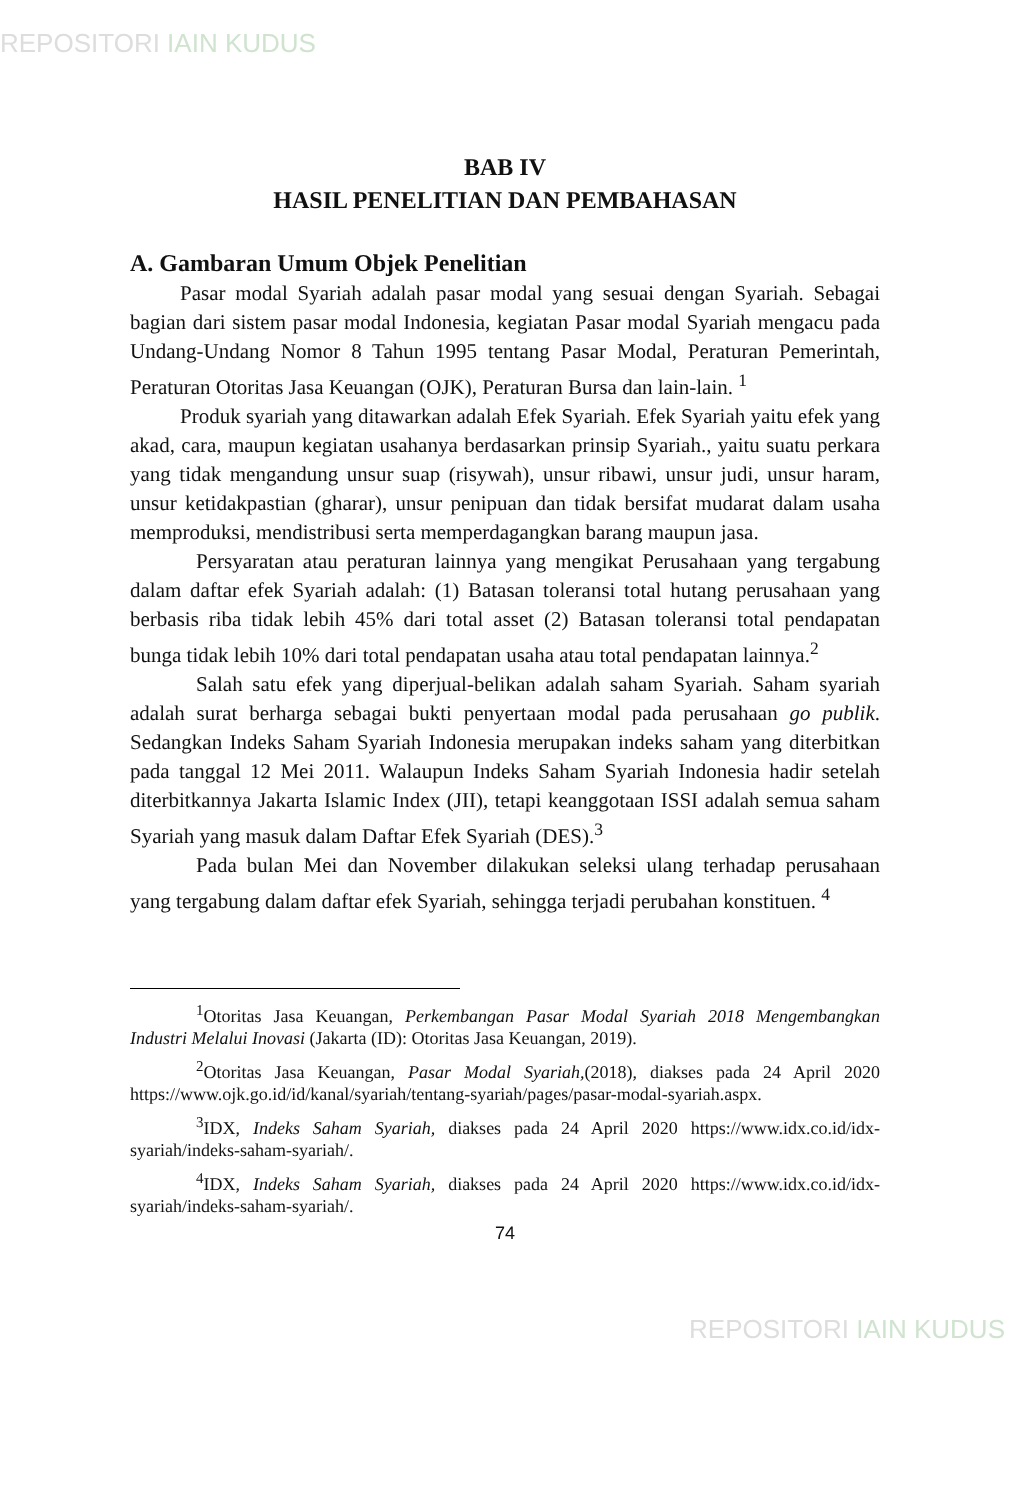REPOSITORI IAIN KUDUS
BAB IV
HASIL PENELITIAN DAN PEMBAHASAN
A. Gambaran Umum Objek Penelitian
Pasar modal Syariah adalah pasar modal yang sesuai dengan Syariah. Sebagai bagian dari sistem pasar modal Indonesia, kegiatan Pasar modal Syariah mengacu pada Undang-Undang Nomor 8 Tahun 1995 tentang Pasar Modal, Peraturan Pemerintah, Peraturan Otoritas Jasa Keuangan (OJK), Peraturan Bursa dan lain-lain. <sup>1</sup>
Produk syariah yang ditawarkan adalah Efek Syariah. Efek Syariah yaitu efek yang akad, cara, maupun kegiatan usahanya berdasarkan prinsip Syariah., yaitu suatu perkara yang tidak mengandung unsur suap (risywah), unsur ribawi, unsur judi, unsur haram, unsur ketidakpastian (gharar), unsur penipuan dan tidak bersifat mudarat dalam usaha memproduksi, mendistribusi serta memperdagangkan barang maupun jasa.
Persyaratan atau peraturan lainnya yang mengikat Perusahaan yang tergabung dalam daftar efek Syariah adalah: (1) Batasan toleransi total hutang perusahaan yang berbasis riba tidak lebih 45% dari total asset (2) Batasan toleransi total pendapatan bunga tidak lebih 10% dari total pendapatan usaha atau total pendapatan lainnya.<sup>2</sup>
Salah satu efek yang diperjual-belikan adalah saham Syariah. Saham syariah adalah surat berharga sebagai bukti penyertaan modal pada perusahaan go publik. Sedangkan Indeks Saham Syariah Indonesia merupakan indeks saham yang diterbitkan pada tanggal 12 Mei 2011. Walaupun Indeks Saham Syariah Indonesia hadir setelah diterbitkannya Jakarta Islamic Index (JII), tetapi keanggotaan ISSI adalah semua saham Syariah yang masuk dalam Daftar Efek Syariah (DES).<sup>3</sup>
Pada bulan Mei dan November dilakukan seleksi ulang terhadap perusahaan yang tergabung dalam daftar efek Syariah, sehingga terjadi perubahan konstituen. <sup>4</sup>
<sup>1</sup> Otoritas Jasa Keuangan, Perkembangan Pasar Modal Syariah 2018 Mengembangkan Industri Melalui Inovasi (Jakarta (ID): Otoritas Jasa Keuangan, 2019).
<sup>2</sup> Otoritas Jasa Keuangan, Pasar Modal Syariah,(2018), diakses pada 24 April 2020 https://www.ojk.go.id/id/kanal/syariah/tentang-syariah/pages/pasar-modal-syariah.aspx.
<sup>3</sup> IDX, Indeks Saham Syariah, diakses pada 24 April 2020 https://www.idx.co.id/idx-syariah/indeks-saham-syariah/.
<sup>4</sup> IDX, Indeks Saham Syariah, diakses pada 24 April 2020 https://www.idx.co.id/idx-syariah/indeks-saham-syariah/.
74
REPOSITORI IAIN KUDUS